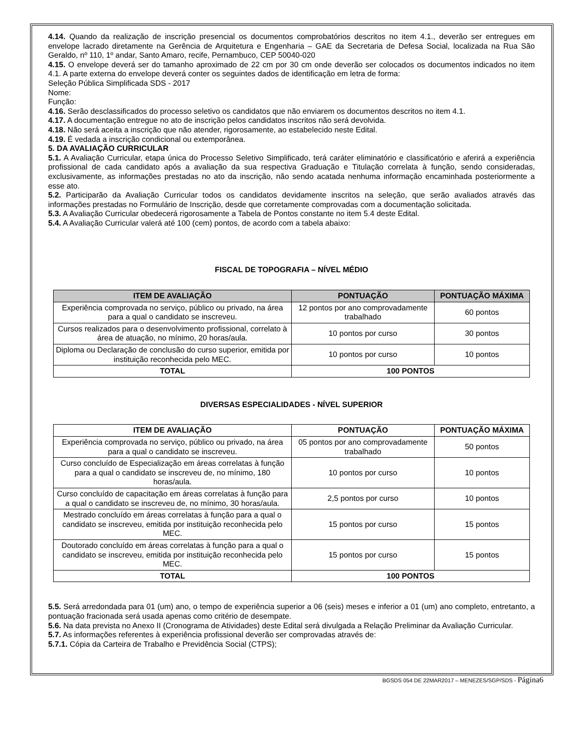4.14. Quando da realização de inscrição presencial os documentos comprobatórios descritos no item 4.1., deverão ser entregues em envelope lacrado diretamente na Gerência de Arquitetura e Engenharia – GAE da Secretaria de Defesa Social, localizada na Rua São Geraldo, nº 110, 1º andar, Santo Amaro, recife, Pernambuco, CEP 50040-020
4.15. O envelope deverá ser do tamanho aproximado de 22 cm por 30 cm onde deverão ser colocados os documentos indicados no item 4.1. A parte externa do envelope deverá conter os seguintes dados de identificação em letra de forma:
Seleção Pública Simplificada SDS - 2017
Nome:
Função:
4.16. Serão desclassificados do processo seletivo os candidatos que não enviarem os documentos descritos no item 4.1.
4.17. A documentação entregue no ato de inscrição pelos candidatos inscritos não será devolvida.
4.18. Não será aceita a inscrição que não atender, rigorosamente, ao estabelecido neste Edital.
4.19. É vedada a inscrição condicional ou extemporânea.
5. DA AVALIAÇÃO CURRICULAR
5.1. A Avaliação Curricular, etapa única do Processo Seletivo Simplificado, terá caráter eliminatório e classificatório e aferirá a experiência profissional de cada candidato após a avaliação da sua respectiva Graduação e Titulação correlata à função, sendo consideradas, exclusivamente, as informações prestadas no ato da inscrição, não sendo acatada nenhuma informação encaminhada posteriormente a esse ato.
5.2. Participarão da Avaliação Curricular todos os candidatos devidamente inscritos na seleção, que serão avaliados através das informações prestadas no Formulário de Inscrição, desde que corretamente comprovadas com a documentação solicitada.
5.3. A Avaliação Curricular obedecerá rigorosamente a Tabela de Pontos constante no item 5.4 deste Edital.
5.4. A Avaliação Curricular valerá até 100 (cem) pontos, de acordo com a tabela abaixo:
FISCAL DE TOPOGRAFIA – NÍVEL MÉDIO
| ITEM DE AVALIAÇÃO | PONTUAÇÃO | PONTUAÇÃO MÁXIMA |
| --- | --- | --- |
| Experiência comprovada no serviço, público ou privado, na área para a qual o candidato se inscreveu. | 12 pontos por ano comprovadamente trabalhado | 60 pontos |
| Cursos realizados para o desenvolvimento profissional, correlato à área de atuação, no mínimo, 20 horas/aula. | 10 pontos por curso | 30 pontos |
| Diploma ou Declaração de conclusão do curso superior, emitida por instituição reconhecida pelo MEC. | 10 pontos por curso | 10 pontos |
| TOTAL | 100 PONTOS | |
DIVERSAS ESPECIALIDADES - NÍVEL SUPERIOR
| ITEM DE AVALIAÇÃO | PONTUAÇÃO | PONTUAÇÃO MÁXIMA |
| --- | --- | --- |
| Experiência comprovada no serviço, público ou privado, na área para a qual o candidato se inscreveu. | 05 pontos por ano comprovadamente trabalhado | 50 pontos |
| Curso concluído de Especialização em áreas correlatas à função para a qual o candidato se inscreveu de, no mínimo, 180 horas/aula. | 10 pontos por curso | 10 pontos |
| Curso concluído de capacitação em áreas correlatas à função para a qual o candidato se inscreveu de, no mínimo, 30 horas/aula. | 2,5 pontos por curso | 10 pontos |
| Mestrado concluído em áreas correlatas à função para a qual o candidato se inscreveu, emitida por instituição reconhecida pelo MEC. | 15 pontos por curso | 15 pontos |
| Doutorado concluído em áreas correlatas à função para a qual o candidato se inscreveu, emitida por instituição reconhecida pelo MEC. | 15 pontos por curso | 15 pontos |
| TOTAL | 100 PONTOS | |
5.5. Será arredondada para 01 (um) ano, o tempo de experiência superior a 06 (seis) meses e inferior a 01 (um) ano completo, entretanto, a pontuação fracionada será usada apenas como critério de desempate.
5.6. Na data prevista no Anexo II (Cronograma de Atividades) deste Edital será divulgada a Relação Preliminar da Avaliação Curricular.
5.7. As informações referentes à experiência profissional deverão ser comprovadas através de:
5.7.1. Cópia da Carteira de Trabalho e Previdência Social (CTPS);
BGSDS 054 DE 22MAR2017 – MENEZES/SGP/SDS - Página6